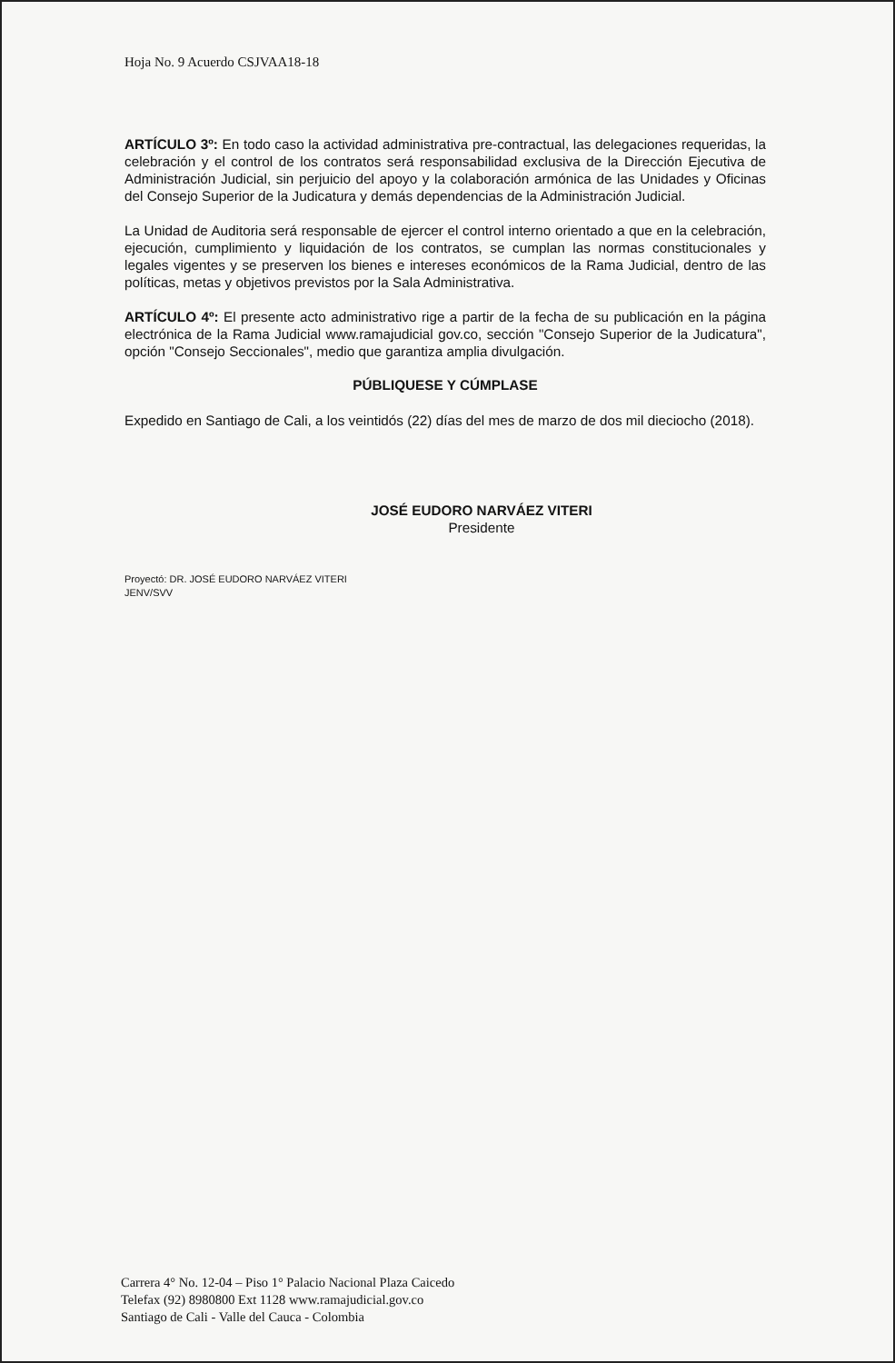Hoja No. 9 Acuerdo CSJVAA18-18
ARTÍCULO 3º: En todo caso la actividad administrativa pre-contractual, las delegaciones requeridas, la celebración y el control de los contratos será responsabilidad exclusiva de la Dirección Ejecutiva de Administración Judicial, sin perjuicio del apoyo y la colaboración armónica de las Unidades y Oficinas del Consejo Superior de la Judicatura y demás dependencias de la Administración Judicial.
La Unidad de Auditoria será responsable de ejercer el control interno orientado a que en la celebración, ejecución, cumplimiento y liquidación de los contratos, se cumplan las normas constitucionales y legales vigentes y se preserven los bienes e intereses económicos de la Rama Judicial, dentro de las políticas, metas y objetivos previstos por la Sala Administrativa.
ARTÍCULO 4º: El presente acto administrativo rige a partir de la fecha de su publicación en la página electrónica de la Rama Judicial www.ramajudicial gov.co, sección "Consejo Superior de la Judicatura", opción "Consejo Seccionales", medio que garantiza amplia divulgación.
PÚBLIQUESE Y CÚMPLASE
Expedido en Santiago de Cali, a los veintidós (22) días del mes de marzo de dos mil dieciocho (2018).
JOSÉ EUDORO NARVÁEZ VITERI
Presidente
Proyectó: DR. JOSÉ EUDORO NARVÁEZ VITERI
JENV/SVV
Carrera 4° No. 12-04 – Piso 1° Palacio Nacional Plaza Caicedo
Telefax (92) 8980800 Ext 1128 www.ramajudicial.gov.co
Santiago de Cali - Valle del Cauca - Colombia